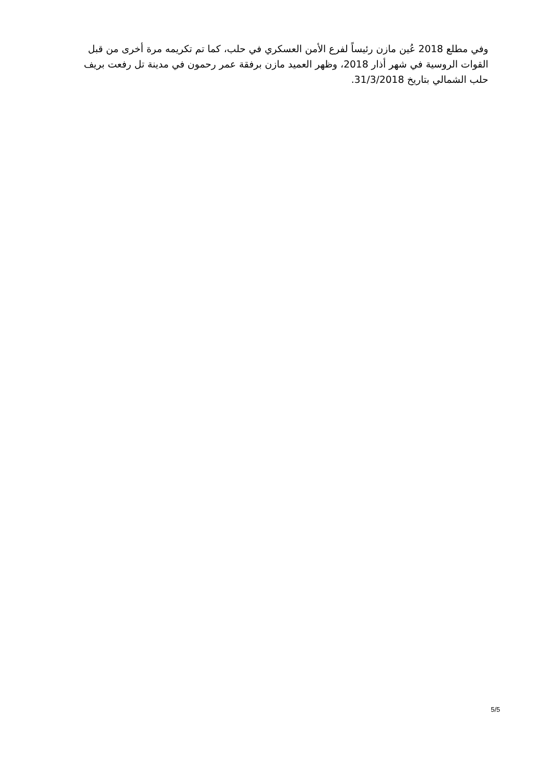وفي مطلع 2018 عُين مازن رئيساً لفرع الأمن العسكري في حلب، كما تم تكريمه مرة أخرى من قبل القوات الروسية في شهر أذار 2018، وظهر العميد مازن برفقة عمر رحمون في مدينة تل رفعت بريف حلب الشمالي بتاريخ 31/3/2018.
5/5